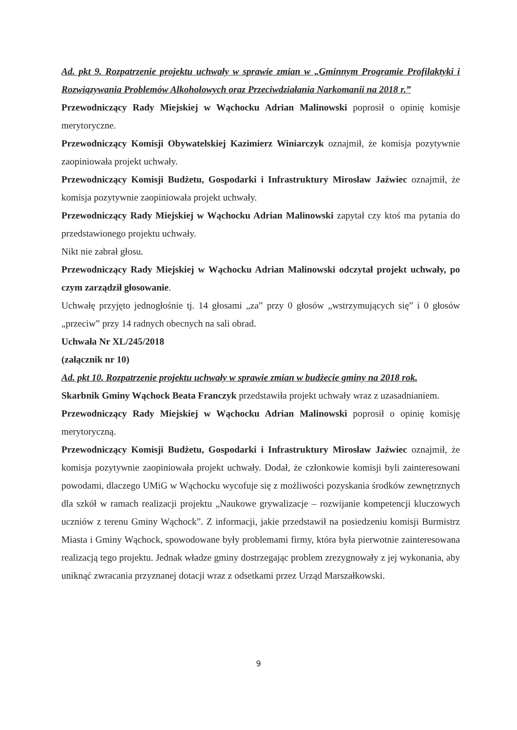Ad. pkt 9. Rozpatrzenie projektu uchwały w sprawie zmian w „Gminnym Programie Profilaktyki i Rozwiązywania Problemów Alkoholowych oraz Przeciwdziałania Narkomanii na 2018 r.”
Przewodniczący Rady Miejskiej w Wąchocku Adrian Malinowski poprosił o opinię komisje merytoryczne.
Przewodniczący Komisji Obywatelskiej Kazimierz Winiarczyk oznajmił, że komisja pozytywnie zaopiniowała projekt uchwały.
Przewodniczący Komisji Budżetu, Gospodarki i Infrastruktury Mirosław Jaźwiec oznajmił, że komisja pozytywnie zaopiniowała projekt uchwały.
Przewodniczący Rady Miejskiej w Wąchocku Adrian Malinowski zapytał czy ktoś ma pytania do przedstawionego projektu uchwały.
Nikt nie zabrał głosu.
Przewodniczący Rady Miejskiej w Wąchocku Adrian Malinowski odczytał projekt uchwały, po czym zarządził głosowanie.
Uchwałę przyjęto jednogłośnie tj. 14 głosami „za” przy 0 głosów „wstrzymujących się” i 0 głosów „przeciw” przy 14 radnych obecnych na sali obrad.
Uchwała Nr XL/245/2018
(załącznik nr 10)
Ad. pkt 10. Rozpatrzenie projektu uchwały w sprawie zmian w budżecie gminy na 2018 rok.
Skarbnik Gminy Wąchock Beata Franczyk przedstawiła projekt uchwały wraz z uzasadnianiem.
Przewodniczący Rady Miejskiej w Wąchocku Adrian Malinowski poprosił o opinię komisję merytoryczną.
Przewodniczący Komisji Budżetu, Gospodarki i Infrastruktury Mirosław Jaźwiec oznajmił, że komisja pozytywnie zaopiniowała projekt uchwały. Dodał, że członkowie komisji byli zainteresowani powodami, dlaczego UMiG w Wąchocku wycofuje się z możliwości pozyskania środków zewnętrznych dla szkół w ramach realizacji projektu „Naukowe grywalizacje – rozwijanie kompetencji kluczowych uczniów z terenu Gminy Wąchock”. Z informacji, jakie przedstawił na posiedzeniu komisji Burmistrz Miasta i Gminy Wąchock, spowodowane były problemami firmy, która była pierwotnie zainteresowana realizacją tego projektu. Jednak władze gminy dostrzegając problem zrezygnowały z jej wykonania, aby uniknąć zwracania przyznanej dotacji wraz z odsetkami przez Urząd Marszałkowski.
9